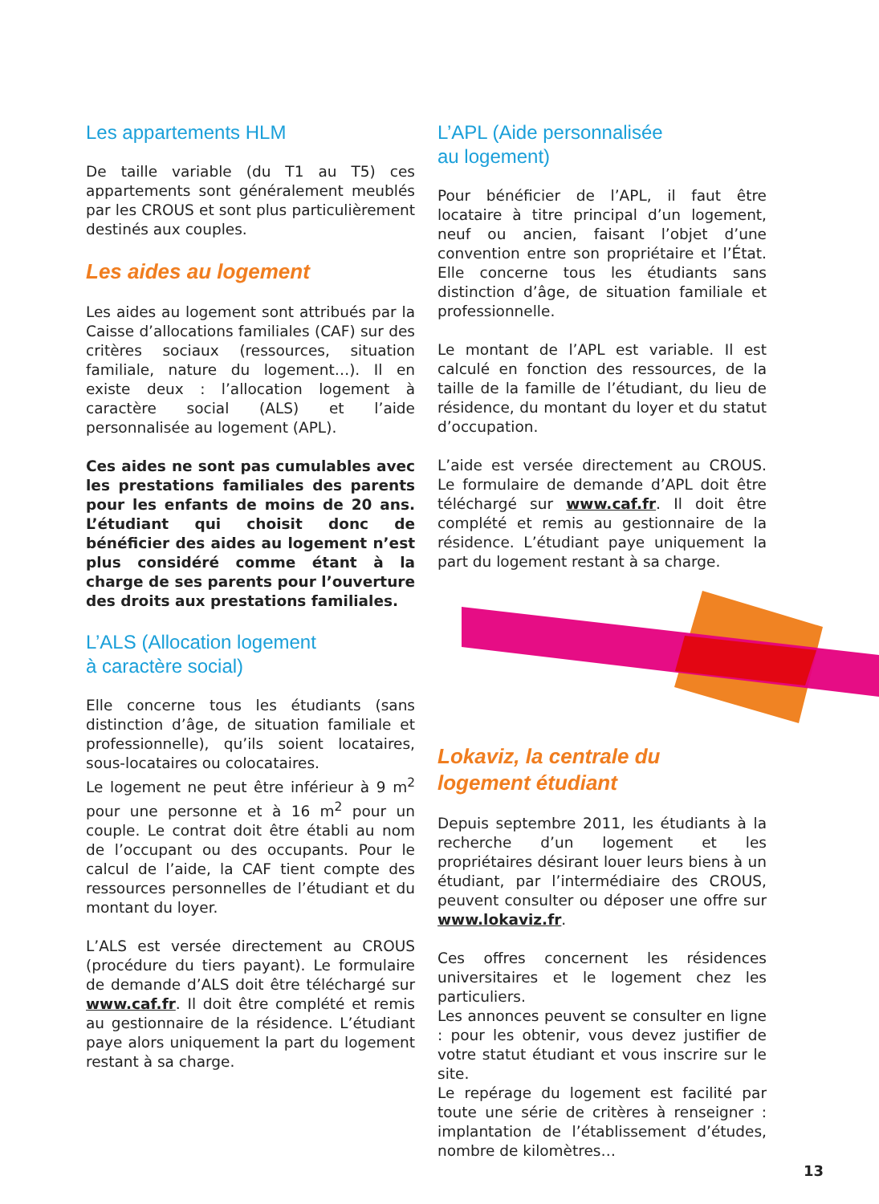Les appartements HLM
De taille variable (du T1 au T5) ces appartements sont généralement meublés par les CROUS et sont plus particulièrement destinés aux couples.
Les aides au logement
Les aides au logement sont attribués par la Caisse d’allocations familiales (CAF) sur des critères sociaux (ressources, situation familiale, nature du logement…). Il en existe deux : l’allocation logement à caractère social (ALS) et l’aide personnalisée au logement (APL).
Ces aides ne sont pas cumulables avec les prestations familiales des parents pour les enfants de moins de 20 ans. L’étudiant qui choisit donc de bénéficier des aides au logement n’est plus considéré comme étant à la charge de ses parents pour l’ouverture des droits aux prestations familiales.
L’ALS (Allocation logement
à caractère social)
Elle concerne tous les étudiants (sans distinction d’âge, de situation familiale et professionnelle), qu’ils soient locataires, sous-locataires ou colocataires.
Le logement ne peut être inférieur à 9 m<sup>2</sup> pour une personne et à 16 m<sup>2</sup> pour un couple. Le contrat doit être établi au nom de l’occupant ou des occupants. Pour le calcul de l’aide, la CAF tient compte des ressources personnelles de l’étudiant et du montant du loyer.
L’ALS est versée directement au CROUS (procédure du tiers payant). Le formulaire de demande d’ALS doit être téléchargé sur www.caf.fr. Il doit être complété et remis au gestionnaire de la résidence. L’étudiant paye alors uniquement la part du logement restant à sa charge.
L’APL (Aide personnalisée
au logement)
Pour bénéficier de l’APL, il faut être locataire à titre principal d’un logement, neuf ou ancien, faisant l’objet d’une convention entre son propriétaire et l’État. Elle concerne tous les étudiants sans distinction d’âge, de situation familiale et professionnelle.
Le montant de l’APL est variable. Il est calculé en fonction des ressources, de la taille de la famille de l’étudiant, du lieu de résidence, du montant du loyer et du statut d’occupation.
L’aide est versée directement au CROUS. Le formulaire de demande d’APL doit être téléchargé sur www.caf.fr. Il doit être complété et remis au gestionnaire de la résidence. L’étudiant paye uniquement la part du logement restant à sa charge.
Lokaviz, la centrale du
logement étudiant
Depuis septembre 2011, les étudiants à la recherche d’un logement et les propriétaires désirant louer leurs biens à un étudiant, par l’intermédiaire des CROUS, peuvent consulter ou déposer une offre sur www.lokaviz.fr.
Ces offres concernent les résidences universitaires et le logement chez les particuliers.
Les annonces peuvent se consulter en ligne : pour les obtenir, vous devez justifier de votre statut étudiant et vous inscrire sur le site.
Le repérage du logement est facilité par toute une série de critères à renseigner : implantation de l’établissement d’études, nombre de kilomètres…
13